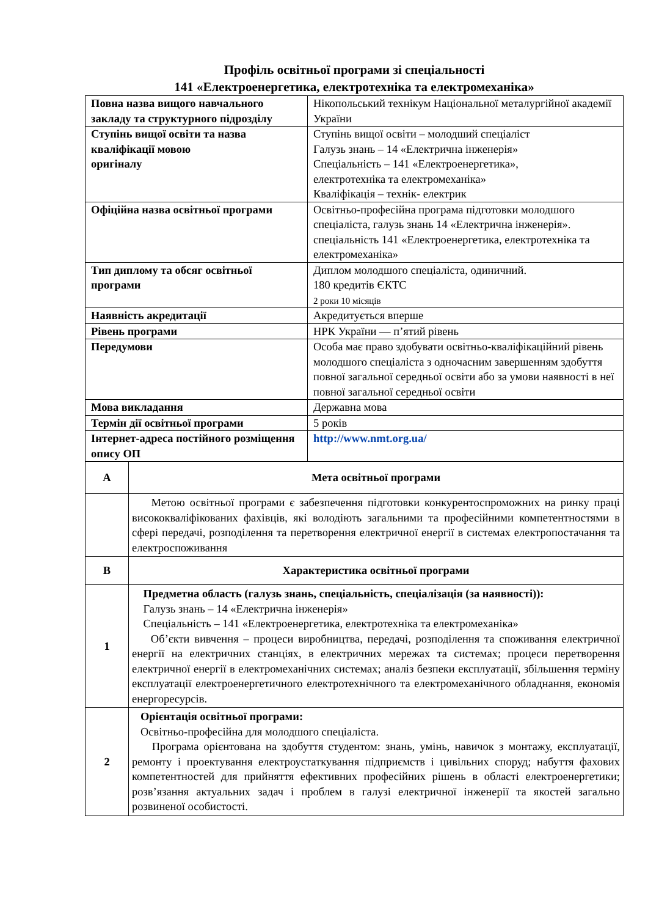Профіль освітньої програми зі спеціальності
141 «Електроенергетика, електротехніка та електромеханіка»
| Повна назва вищого навчального закладу та структурного підрозділу | Нікопольський технікум Національної металургійної академії України |
| Ступінь вищої освіти та назва кваліфікації мовою оригіналу | Ступінь вищої освіти – молодший спеціаліст Галузь знань – 14 «Електрична інженерія» Спеціальність – 141 «Електроенергетика», електротехніка та електромеханіка» Кваліфікація – технік- електрик |
| Офіційна назва освітньої програми | Освітньо-професійна програма підготовки молодшого спеціаліста, галузь знань 14 «Електрична інженерія». спеціальність 141 «Електроенергетика, електротехніка та електромеханіка» |
| Тип диплому та обсяг освітньої програми | Диплом молодшого спеціаліста, одиничний. 180 кредитів ЄКТС 2 роки 10 місяців |
| Наявність акредитації | Акредитується вперше |
| Рівень програми | НРК України — п’ятий рівень |
| Передумови | Особа має право здобувати освітньо-кваліфікаційний рівень молодшого спеціаліста з одночасним завершенням здобуття повної загальної середньої освіти або за умови наявності в неї повної загальної середньої освіти |
| Мова викладання | Державна мова |
| Термін дії освітньої програми | 5 років |
| Інтернет-адреса постійного розміщення опису ОП | http://www.nmt.org.ua/ |
| А | Мета освітньої програми |
| | Метою освітньої програми є забезпечення підготовки конкурентоспроможних на ринку праці висококваліфікованих фахівців, які володіють загальними та професійними компетентностями в сфері передачі, розподілення та перетворення електричної енергії в системах електропостачання та електроспоживання |
| В | Характеристика освітньої програми |
| 1 | Предметна область (галузь знань, спеціальність, спеціалізація (за наявності)): Галузь знань – 14 «Електрична інженерія» Спеціальність – 141 «Електроенергетика, електротехніка та електромеханіка» Об’єкти вивчення – процеси виробництва, передачі, розподілення та споживання електричної енергії на електричних станціях, в електричних мережах та системах; процеси перетворення електричної енергії в електромеханічних системах; аналіз безпеки експлуатації, збільшення терміну експлуатації електроенергетичного електротехнічного та електромеханічного обладнання, економія енергоресурсів. |
| 2 | Орієнтація освітньої програми: Освітньо-професійна для молодшого спеціаліста. Програма орієнтована на здобуття студентом: знань, умінь, навичок з монтажу, експлуатації, ремонту і проектування електроустаткування підприємств і цивільних споруд; набуття фахових компетентностей для прийняття ефективних професійних рішень в області електроенергетики; розв’язання актуальних задач і проблем в галузі електричної інженерії та якостей загально розвиненої особистості. |